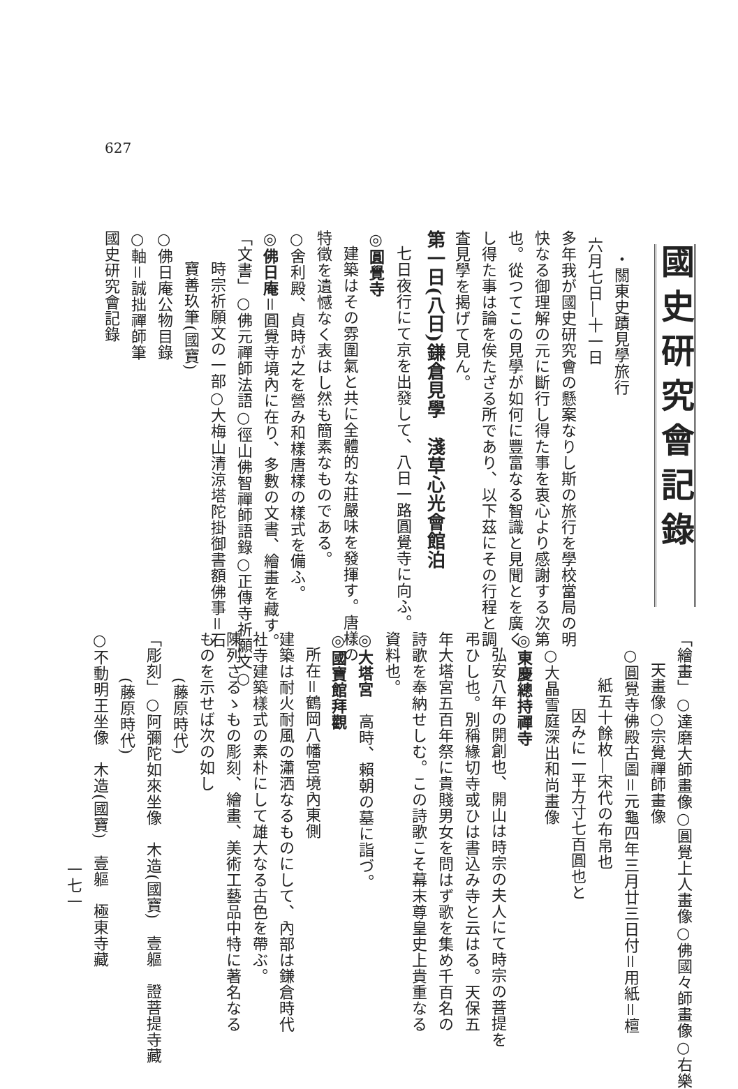627
國史研究會記錄
・關東史蹟見學旅行
六月七日―十一日
多年我が國史研究會の懸案なりし斯の旅行を學校當局の明
快なる御理解の元に斷行し得た事を衷心より感謝する次第
也。從つてこの見學が如何に豐富なる智識と見聞とを廣く
し得た事は論を俟たざる所であり、以下茲にその行程と調
査見學を揭げて見ん。
第一日(八日)鎌倉見學　淺草心光會館泊
七日夜行にて京を出發して、八日一路圓覺寺に向ふ。
◎圓覺寺
建築はその雰圍氣と共に全體的な莊嚴味を發揮す。唐樣の
特徵を遺憾なく表はし然も簡素なものである。
○舍利殿、貞時が之を營み和樣唐樣の樣式を備ふ。
◎佛日庵＝圓覺寺境內に在り、多數の文書、繪畫を藏す。
「文書」○佛元禪師法語○徑山佛智禪師語錄○正傳寺祈願文○
時宗祈願文の一部○大梅山清涼塔陀掛御書額佛事＝石
寶善玖筆(國寶)
○佛日庵公物目錄
○軸＝誠拙禪師筆
國史研究會記錄
「繪畫」○達磨大師畫像○圓覺上人畫像○佛國々師畫像○右樂
天畫像○宗覺禪師畫像
○圓覺寺佛殿古圖＝元龜四年三月廿三日付＝用紙＝檀
紙五十餘枚―宋代の布帛也
因みに一平方寸七百圓也と
○大晶雪庭深出和尚畫像
◎東慶總持禪寺
弘安八年の開創也、開山は時宗の夫人にて時宗の菩提を
弔ひし也。別稱緣切寺或ひは書込み寺と云はる。天保五
年大塔宮五百年祭に貴賤男女を問はず歌を集め千百名の
詩歌を奉納せしむ。この詩歌こそ幕末尊皇史上貴重なる
資料也。
◎大塔宮　高時、賴朝の墓に詣づ。
◎國寶館拜觀
所在＝鶴岡八幡宮境內東側
建築は耐火耐風の瀟洒なるものにして、內部は鎌倉時代
社寺建築樣式の素朴にして雄大なる古色を帶ぶ。
陳列さるゝもの彫刻、繪畫、美術工藝品中特に著名なる
ものを示せば次の如し
(藤原時代)
「彫刻」○阿彌陀如來坐像　木造(國寶)　壹軀　證菩提寺藏
(藤原時代)
○不動明王坐像　木造(國寶)　壹軀　極東寺藏
一七一